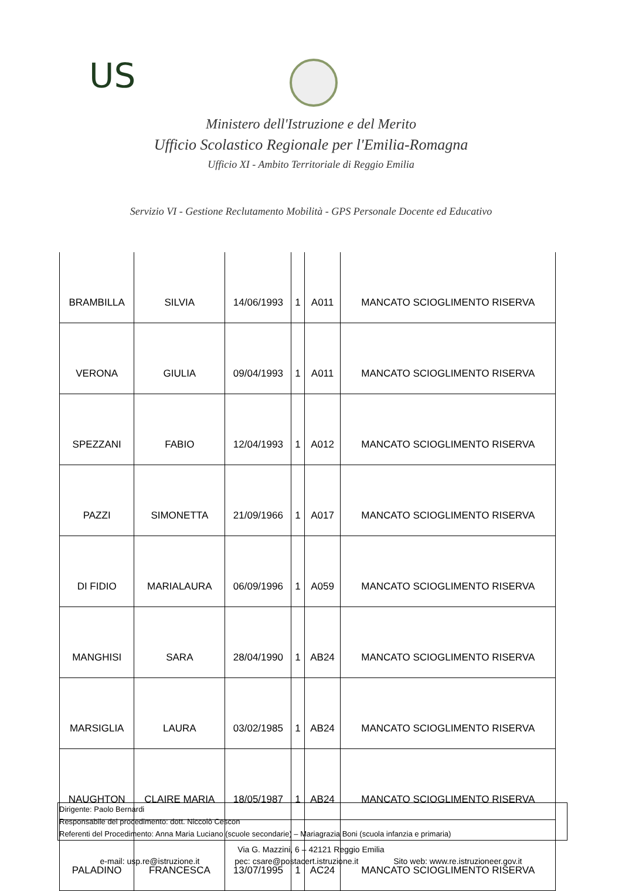US
Ministero dell'Istruzione e del Merito
Ufficio Scolastico Regionale per l'Emilia-Romagna
Ufficio XI - Ambito Territoriale di Reggio Emilia
Servizio VI - Gestione Reclutamento Mobilità - GPS Personale Docente ed Educativo
| BRAMBILLA | SILVIA | 14/06/1993 | 1 | A011 | MANCATO SCIOGLIMENTO RISERVA |
| VERONA | GIULIA | 09/04/1993 | 1 | A011 | MANCATO SCIOGLIMENTO RISERVA |
| SPEZZANI | FABIO | 12/04/1993 | 1 | A012 | MANCATO SCIOGLIMENTO RISERVA |
| PAZZI | SIMONETTA | 21/09/1966 | 1 | A017 | MANCATO SCIOGLIMENTO RISERVA |
| DI FIDIO | MARIALAURA | 06/09/1996 | 1 | A059 | MANCATO SCIOGLIMENTO RISERVA |
| MANGHISI | SARA | 28/04/1990 | 1 | AB24 | MANCATO SCIOGLIMENTO RISERVA |
| MARSIGLIA | LAURA | 03/02/1985 | 1 | AB24 | MANCATO SCIOGLIMENTO RISERVA |
| NAUGHTON | CLAIRE MARIA | 18/05/1987 | 1 | AB24 | MANCATO SCIOGLIMENTO RISERVA |
| PALADINO | FRANCESCA | 13/07/1995 | 1 | AC24 | MANCATO SCIOGLIMENTO RISERVA |
Dirigente: Paolo Bernardi
Responsabile del procedimento: dott. Niccolò Cescon
Referenti del Procedimento: Anna Maria Luciano (scuole secondarie) – Mariagrazia Boni (scuola infanzia e primaria)
Via G. Mazzini, 6 – 42121 Reggio Emilia
e-mail: usp.re@istruzione.it pec: csare@postacert.istruzione.it Sito web: www.re.istruzioneer.gov.it